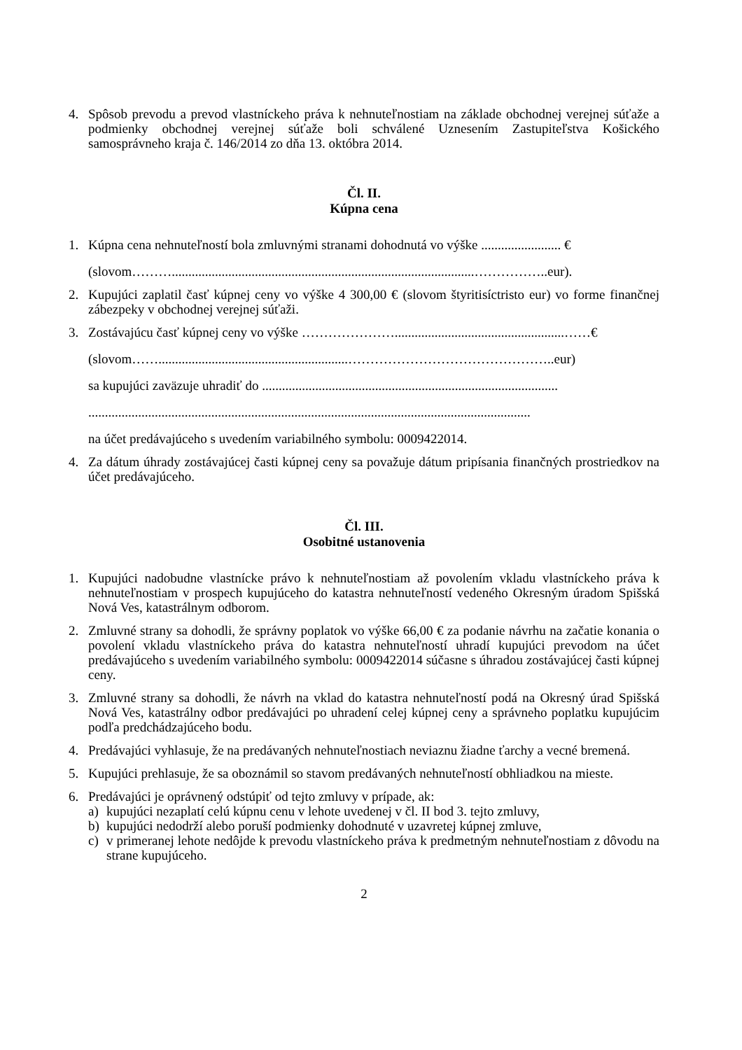4. Spôsob prevodu a prevod vlastníckeho práva k nehnuteľnostiam na základe obchodnej verejnej súťaže a podmienky obchodnej verejnej súťaže boli schválené Uznesením Zastupiteľstva Košického samosprávneho kraja č. 146/2014 zo dňa 13. októbra 2014.
Čl. II.
Kúpna cena
1. Kúpna cena nehnuteľností bola zmluvnými stranami dohodnutá vo výške ........................ €
(slovom………...........................................................................................……………..eur).
2. Kupujúci zaplatil časť kúpnej ceny vo výške 4 300,00 € (slovom štyritisíctristo eur) vo forme finančnej zábezpeky v obchodnej verejnej súťaži.
3. Zostávajúcu časť kúpnej ceny vo výške …………………...................................................……€
(slovom…….........................................................………………………………………..eur)
sa kupujúci zaväzuje uhradiť do .........................................................................................
.....................................................................................................................................
na účet predávajúceho s uvedením variabilného symbolu: 0009422014.
4. Za dátum úhrady zostávajúcej časti kúpnej ceny sa považuje dátum pripísania finančných prostriedkov na účet predávajúceho.
Čl. III.
Osobitné ustanovenia
1. Kupujúci nadobudne vlastnícke právo k nehnuteľnostiam až povolením vkladu vlastníckeho práva k nehnuteľnostiam v prospech kupujúceho do katastra nehnuteľností vedeného Okresným úradom Spišská Nová Ves, katastrálnym odborom.
2. Zmluvné strany sa dohodli, že správny poplatok vo výške 66,00 € za podanie návrhu na začatie konania o povolení vkladu vlastníckeho práva do katastra nehnuteľností uhradí kupujúci prevodom na účet predávajúceho s uvedením variabilného symbolu: 0009422014 súčasne s úhradou zostávajúcej časti kúpnej ceny.
3. Zmluvné strany sa dohodli, že návrh na vklad do katastra nehnuteľností podá na Okresný úrad Spišská Nová Ves, katastrálny odbor predávajúci po uhradení celej kúpnej ceny a správneho poplatku kupujúcim podľa predchádzajúceho bodu.
4. Predávajúci vyhlasuje, že na predávaných nehnuteľnostiach neviaznu žiadne ťarchy a vecné bremená.
5. Kupujúci prehlasuje, že sa oboznámil so stavom predávaných nehnuteľností obhliadkou na mieste.
6. Predávajúci je oprávnený odstúpiť od tejto zmluvy v prípade, ak:
a) kupujúci nezaplatí celú kúpnu cenu v lehote uvedenej v čl. II bod 3. tejto zmluvy,
b) kupujúci nedodrží alebo poruší podmienky dohodnuté v uzavretej kúpnej zmluve,
c) v primeranej lehote nedôjde k prevodu vlastníckeho práva k predmetným nehnuteľnostiam z dôvodu na strane kupujúceho.
2